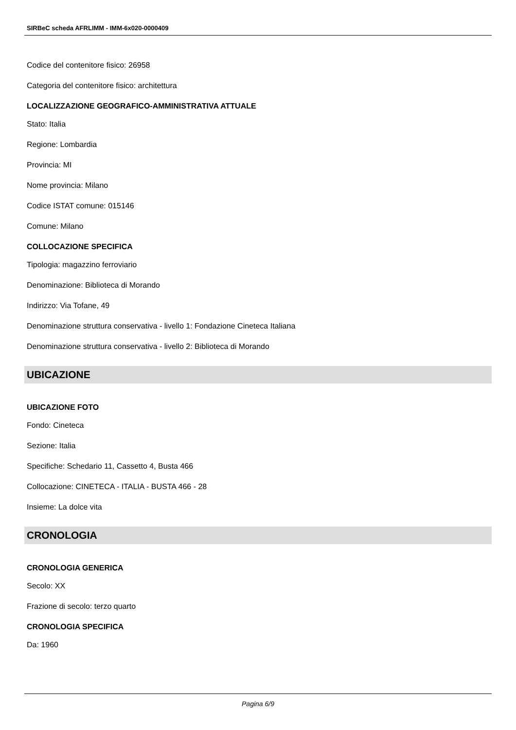SIRBeC scheda AFRLIMM - IMM-6x020-0000409
Codice del contenitore fisico: 26958
Categoria del contenitore fisico: architettura
LOCALIZZAZIONE GEOGRAFICO-AMMINISTRATIVA ATTUALE
Stato: Italia
Regione: Lombardia
Provincia: MI
Nome provincia: Milano
Codice ISTAT comune: 015146
Comune: Milano
COLLOCAZIONE SPECIFICA
Tipologia: magazzino ferroviario
Denominazione: Biblioteca di Morando
Indirizzo: Via Tofane, 49
Denominazione struttura conservativa - livello 1: Fondazione Cineteca Italiana
Denominazione struttura conservativa - livello 2: Biblioteca di Morando
UBICAZIONE
UBICAZIONE FOTO
Fondo: Cineteca
Sezione: Italia
Specifiche: Schedario 11, Cassetto 4, Busta 466
Collocazione: CINETECA - ITALIA - BUSTA 466 - 28
Insieme: La dolce vita
CRONOLOGIA
CRONOLOGIA GENERICA
Secolo: XX
Frazione di secolo: terzo quarto
CRONOLOGIA SPECIFICA
Da: 1960
Pagina 6/9